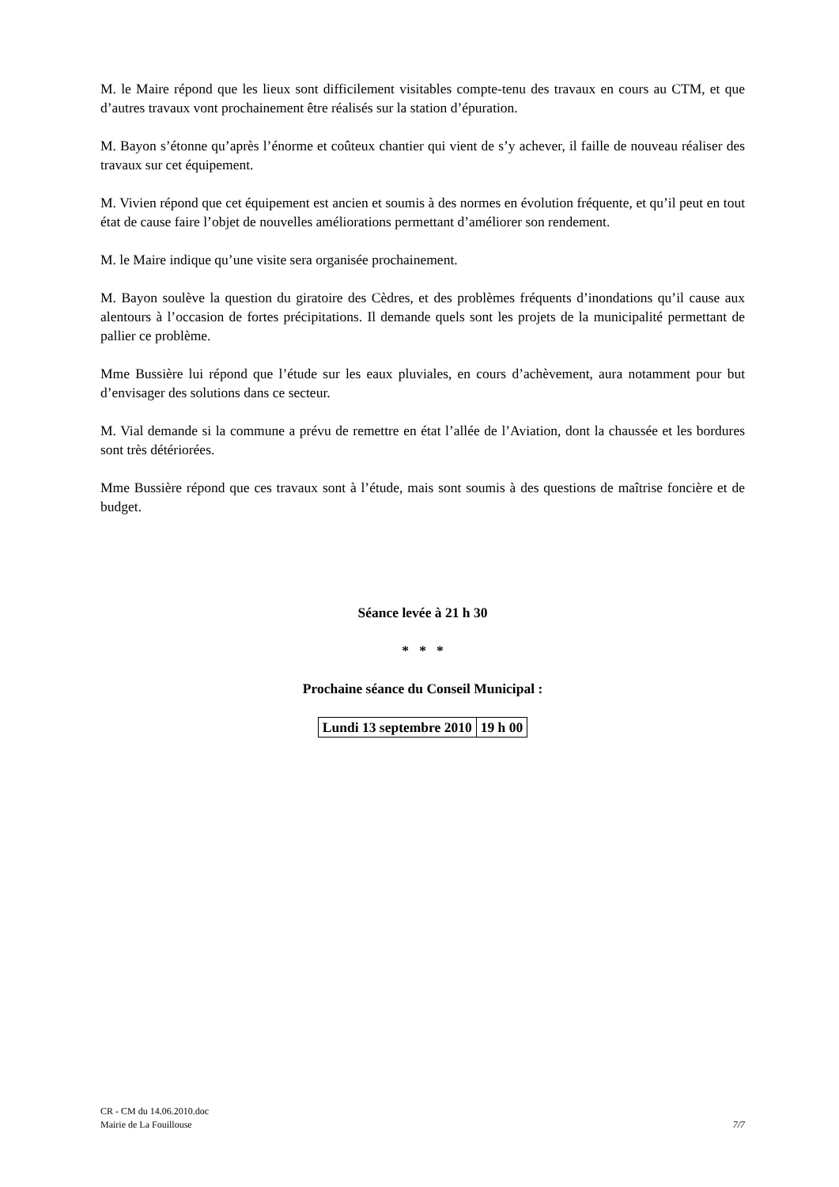M. le Maire répond que les lieux sont difficilement visitables compte-tenu des travaux en cours au CTM, et que d’autres travaux vont prochainement être réalisés sur la station d’épuration.
M. Bayon s’étonne qu’après l’énorme et coûteux chantier qui vient de s’y achever, il faille de nouveau réaliser des travaux sur cet équipement.
M. Vivien répond que cet équipement est ancien et soumis à des normes en évolution fréquente, et qu’il peut en tout état de cause faire l’objet de nouvelles améliorations permettant d’améliorer son rendement.
M. le Maire indique qu’une visite sera organisée prochainement.
M. Bayon soulève la question du giratoire des Cèdres, et des problèmes fréquents d’inondations qu’il cause aux alentours à l’occasion de fortes précipitations. Il demande quels sont les projets de la municipalité permettant de pallier ce problème.
Mme Bussière lui répond que l’étude sur les eaux pluviales, en cours d’achèvement, aura notamment pour but d’envisager des solutions dans ce secteur.
M. Vial demande si la commune a prévu de remettre en état l’allée de l’Aviation, dont la chaussée et les bordures sont très détériorées.
Mme Bussière répond que ces travaux sont à l’étude, mais sont soumis à des questions de maîtrise foncière et de budget.
Séance levée à 21 h 30
* * *
Prochaine séance du Conseil Municipal :
| Lundi 13 septembre 2010 | 19 h 00 |
CR - CM du 14.06.2010.doc
Mairie de La Fouillouse 7/7